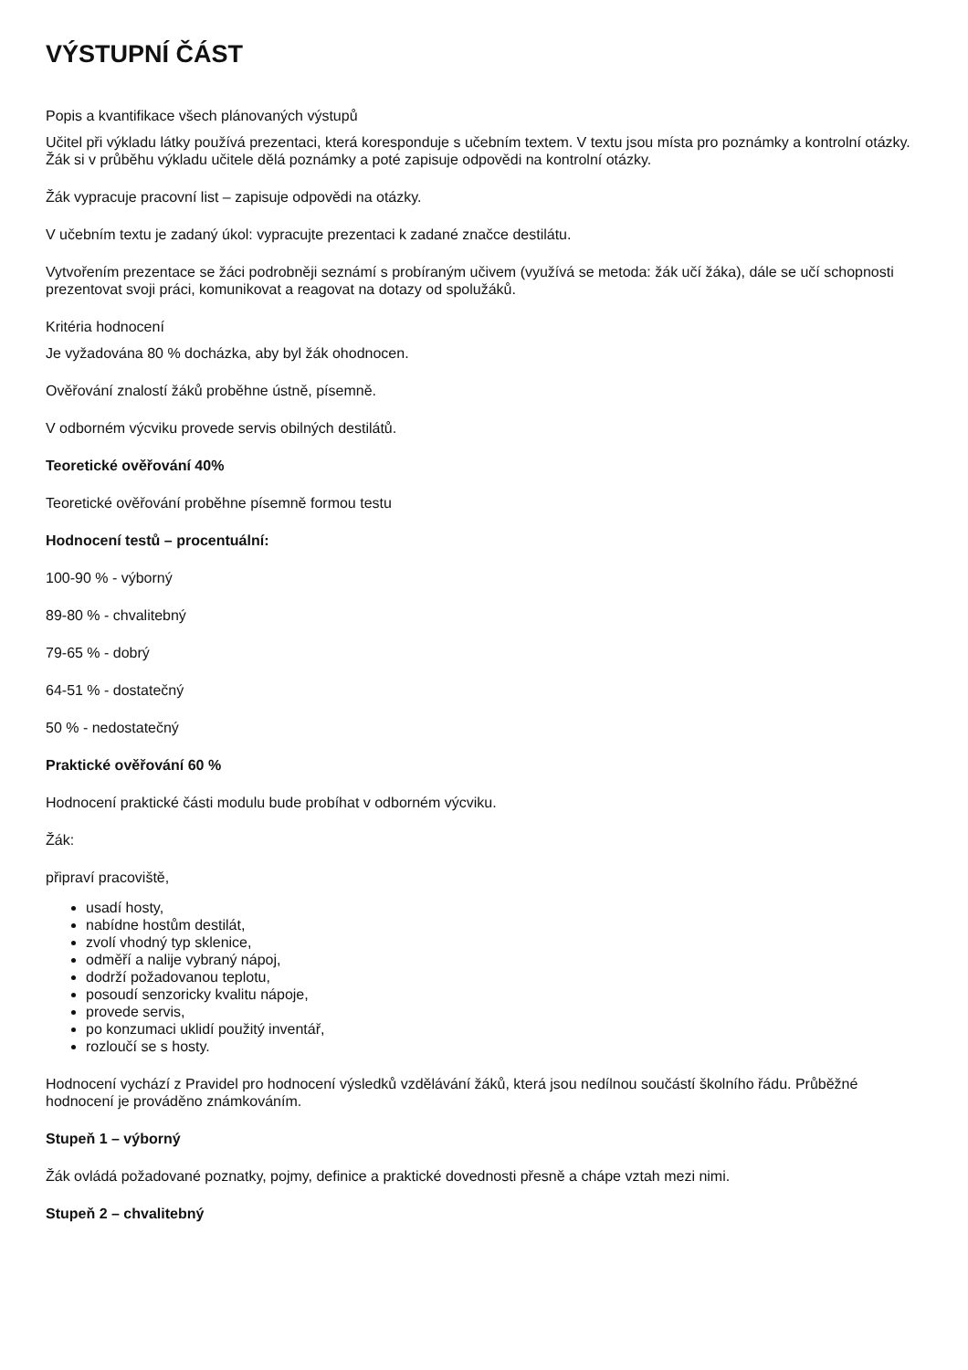VÝSTUPNÍ ČÁST
Popis a kvantifikace všech plánovaných výstupů
Učitel při výkladu látky používá prezentaci, která koresponduje s učebním textem. V textu jsou místa pro poznámky a kontrolní otázky. Žák si v průběhu výkladu učitele dělá poznámky a poté zapisuje odpovědi na kontrolní otázky.
Žák vypracuje pracovní list – zapisuje odpovědi na otázky.
V učebním textu je zadaný úkol: vypracujte prezentaci k zadané značce destilátu.
Vytvořením prezentace se žáci podrobněji seznámí s probíraným učivem (využívá se metoda: žák učí žáka), dále se učí schopnosti prezentovat svoji práci, komunikovat a reagovat na dotazy od spolužáků.
Kritéria hodnocení
Je vyžadována 80 % docházka, aby byl žák ohodnocen.
Ověřování znalostí žáků proběhne ústně, písemně.
V odborném výcviku provede servis obilných destilátů.
Teoretické ověřování 40%
Teoretické ověřování proběhne písemně formou testu
Hodnocení testů – procentuální:
100-90 % - výborný
89-80 % - chvalitebný
79-65 % - dobrý
64-51 % - dostatečný
50 % - nedostatečný
Praktické ověřování 60 %
Hodnocení praktické části modulu bude probíhat v odborném výcviku.
Žák:
připraví pracoviště,
usadí hosty,
nabídne hostům destilát,
zvolí vhodný typ sklenice,
odměří a nalije vybraný nápoj,
dodrží požadovanou teplotu,
posoudí senzoricky kvalitu nápoje,
provede servis,
po konzumaci uklidí použitý inventář,
rozloučí se s hosty.
Hodnocení vychází z Pravidel pro hodnocení výsledků vzdělávání žáků, která jsou nedílnou součástí školního řádu. Průběžné hodnocení je prováděno známkováním.
Stupeň 1 – výborný
Žák ovládá požadované poznatky, pojmy, definice a praktické dovednosti přesně a chápe vztah mezi nimi.
Stupeň 2 – chvalitebný